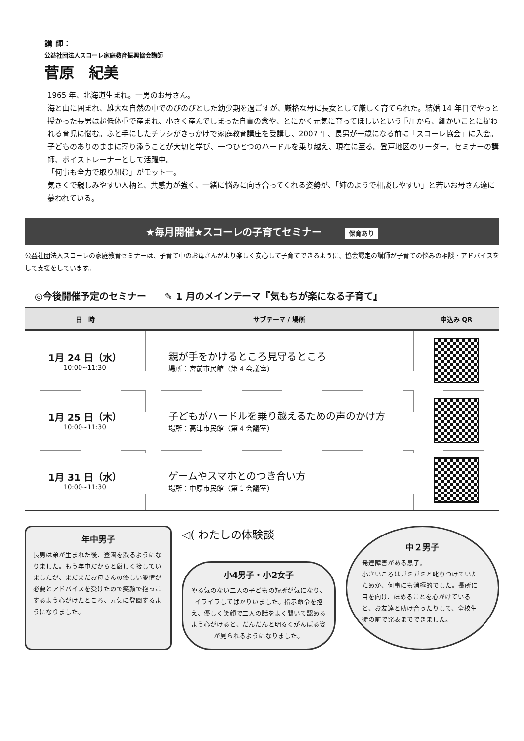講 師：
公益社団法人スコーレ家庭教育振興協会講師
菅原　紀美
1965 年、北海道生まれ。一男のお母さん。
海と山に囲まれ、雄大な自然の中でのびのびとした幼少期を過ごすが、厳格な母に長女として厳しく育てられた。結婚 14 年目でやっと授かった長男は超低体重で産まれ、小さく産んでしまった自責の念や、とにかく元気に育ってほしいという重圧から、細かいことに捉われる育児に悩む。ふと手にしたチラシがきっかけで家庭教育講座を受講し、2007 年、長男が一歳になる前に「スコーレ協会」に入会。子どものありのままに寄り添うことが大切と学び、一つひとつのハードルを乗り越え、現在に至る。登戸地区のリーダー。セミナーの講師、ボイストレーナーとして活躍中。
「何事も全力で取り組む」がモットー。
気さくで親しみやすい人柄と、共感力が強く、一緒に悩みに向き合ってくれる姿勢が、「姉のようで相談しやすい」と若いお母さん達に慕われている。
★毎月開催★スコーレの子育てセミナー 保育あり
公益社団法人スコーレの家庭教育セミナーは、子育て中のお母さんがより楽しく安心して子育てできるように、協会認定の講師が子育ての悩みの相談・アドバイスをして支援をしています。
◎今後開催予定のセミナー　　✎ 1 月のメインテーマ『気もちが楽になる子育て』
| 日 時 | サブテーマ / 場所 | 申込み QR |
| --- | --- | --- |
| 1月 24 日（水） 10:00~11:30 | 親が手をかけるところ見守るところ 場所：宮前市民館（第 4 会議室） | |
| 1月 25 日（木） 10:00~11:30 | 子どもがハードルを乗り越えるための声のかけ方 場所：高津市民館（第 4 会議室） | |
| 1月 31 日（水） 10:00~11:30 | ゲームやスマホとのつき合い方 場所：中原市民館（第 1 会議室） | |
年中男子
長男は弟が生まれた後、登園を渋るようになりました。もう年中だからと厳しく接していましたが、まだまだお母さんの優しい愛情が必要とアドバイスを受けたので笑顔で抱っこするよう心がけたところ、元気に登園するようになりました。
◁( わたしの体験談
小4男子・小2女子
やる気のない二人の子どもの短所が気になり、イライラしてばかりいました。指示命令を控え、優しく笑顔で二人の話をよく聞いて認めるよう心がけると、だんだんと明るくがんばる姿が見られるようになりました。
中２男子
発達障害がある息子。
小さいころはガミガミと叱りつけていたためか、何事にも消極的でした。長所に目を向け、ほめることを心がけていると、お友達と助け合ったりして、全校生徒の前で発表までできました。